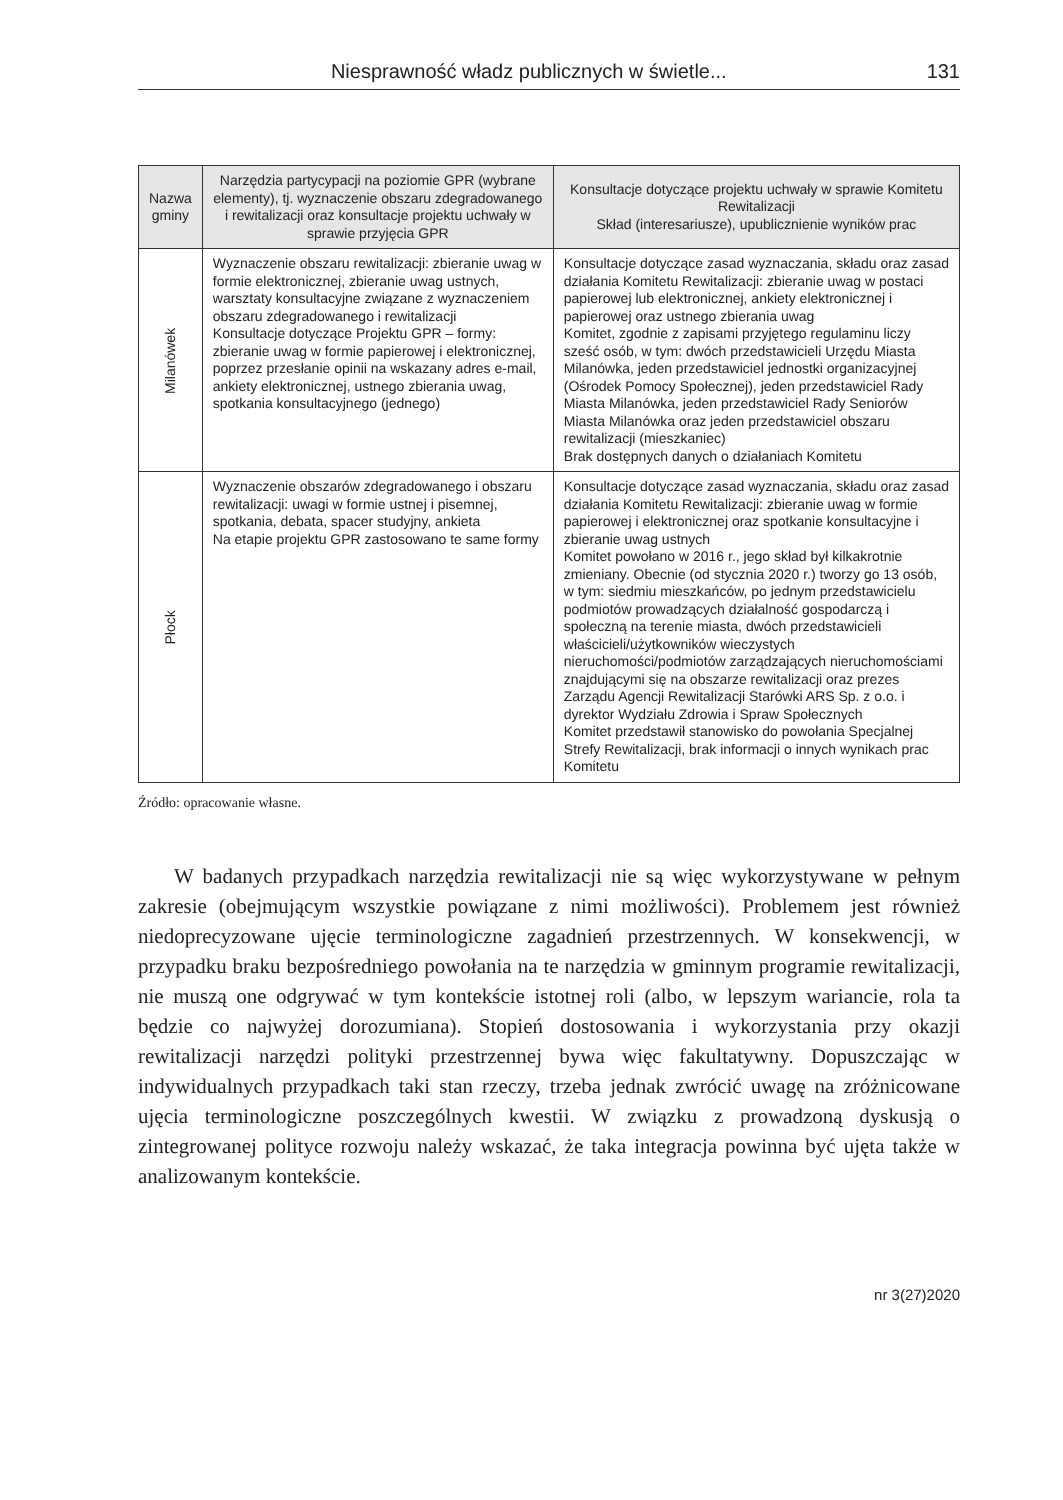Niesprawność władz publicznych w świetle... 131
| Nazwa gminy | Narzędzia partycypacji na poziomie GPR (wybrane elementy), tj. wyznaczenie obszaru zdegradowanego i rewitalizacji oraz konsultacje projektu uchwały w sprawie przyjęcia GPR | Konsultacje dotyczące projektu uchwały w sprawie Komitetu Rewitalizacji Skład (interesariusze), upublicznienie wyników prac |
| --- | --- | --- |
| Milanówek | Wyznaczenie obszaru rewitalizacji: zbieranie uwag w formie elektronicznej, zbieranie uwag ustnych, warsztaty konsultacyjne związane z wyznaczeniem obszaru zdegradowanego i rewitalizacji Konsultacje dotyczące Projektu GPR – formy: zbieranie uwag w formie papierowej i elektronicznej, poprzez przesłanie opinii na wskazany adres e-mail, ankiety elektronicznej, ustnego zbierania uwag, spotkania konsultacyjnego (jednego) | Konsultacje dotyczące zasad wyznaczania, składu oraz zasad działania Komitetu Rewitalizacji: zbieranie uwag w postaci papierowej lub elektronicznej, ankiety elektronicznej i papierowej oraz ustnego zbierania uwag Komitet, zgodnie z zapisami przyjętego regulaminu liczy sześć osób, w tym: dwóch przedstawicieli Urzędu Miasta Milanówka, jeden przedstawiciel jednostki organizacyjnej (Ośrodek Pomocy Społecznej), jeden przedstawiciel Rady Miasta Milanówka, jeden przedstawiciel Rady Seniorów Miasta Milanówka oraz jeden przedstawiciel obszaru rewitalizacji (mieszkaniec) Brak dostępnych danych o działaniach Komitetu |
| Płock | Wyznaczenie obszarów zdegradowanego i obszaru rewitalizacji: uwagi w formie ustnej i pisemnej, spotkania, debata, spacer studyjny, ankieta Na etapie projektu GPR zastosowano te same formy | Konsultacje dotyczące zasad wyznaczania, składu oraz zasad działania Komitetu Rewitalizacji: zbieranie uwag w formie papierowej i elektronicznej oraz spotkanie konsultacyjne i zbieranie uwag ustnych Komitet powołano w 2016 r., jego skład był kilkakrotnie zmieniany. Obecnie (od stycznia 2020 r.) tworzy go 13 osób, w tym: siedmiu mieszkańców, po jednym przedstawicielu podmiotów prowadzących działalność gospodarczą i społeczną na terenie miasta, dwóch przedstawicieli właścicieli/użytkowników wieczystych nieruchomości/podmiotów zarządzających nieruchomościami znajdującymi się na obszarze rewitalizacji oraz prezes Zarządu Agencji Rewitalizacji Starówki ARS Sp. z o.o. i dyrektor Wydziału Zdrowia i Spraw Społecznych Komitet przedstawił stanowisko do powołania Specjalnej Strefy Rewitalizacji, brak informacji o innych wynikach prac Komitetu |
Źródło: opracowanie własne.
W badanych przypadkach narzędzia rewitalizacji nie są więc wykorzystywane w pełnym zakresie (obejmującym wszystkie powiązane z nimi możliwości). Problemem jest również niedoprecyzowane ujęcie terminologiczne zagadnień przestrzennych. W konsekwencji, w przypadku braku bezpośredniego powołania na te narzędzia w gminnym programie rewitalizacji, nie muszą one odgrywać w tym kontekście istotnej roli (albo, w lepszym wariancie, rola ta będzie co najwyżej dorozumiana). Stopień dostosowania i wykorzystania przy okazji rewitalizacji narzędzi polityki przestrzennej bywa więc fakultatywny. Dopuszczając w indywidualnych przypadkach taki stan rzeczy, trzeba jednak zwrócić uwagę na zróżnicowane ujęcia terminologiczne poszczególnych kwestii. W związku z prowadzoną dyskusją o zintegrowanej polityce rozwoju należy wskazać, że taka integracja powinna być ujęta także w analizowanym kontekście.
nr 3(27)2020